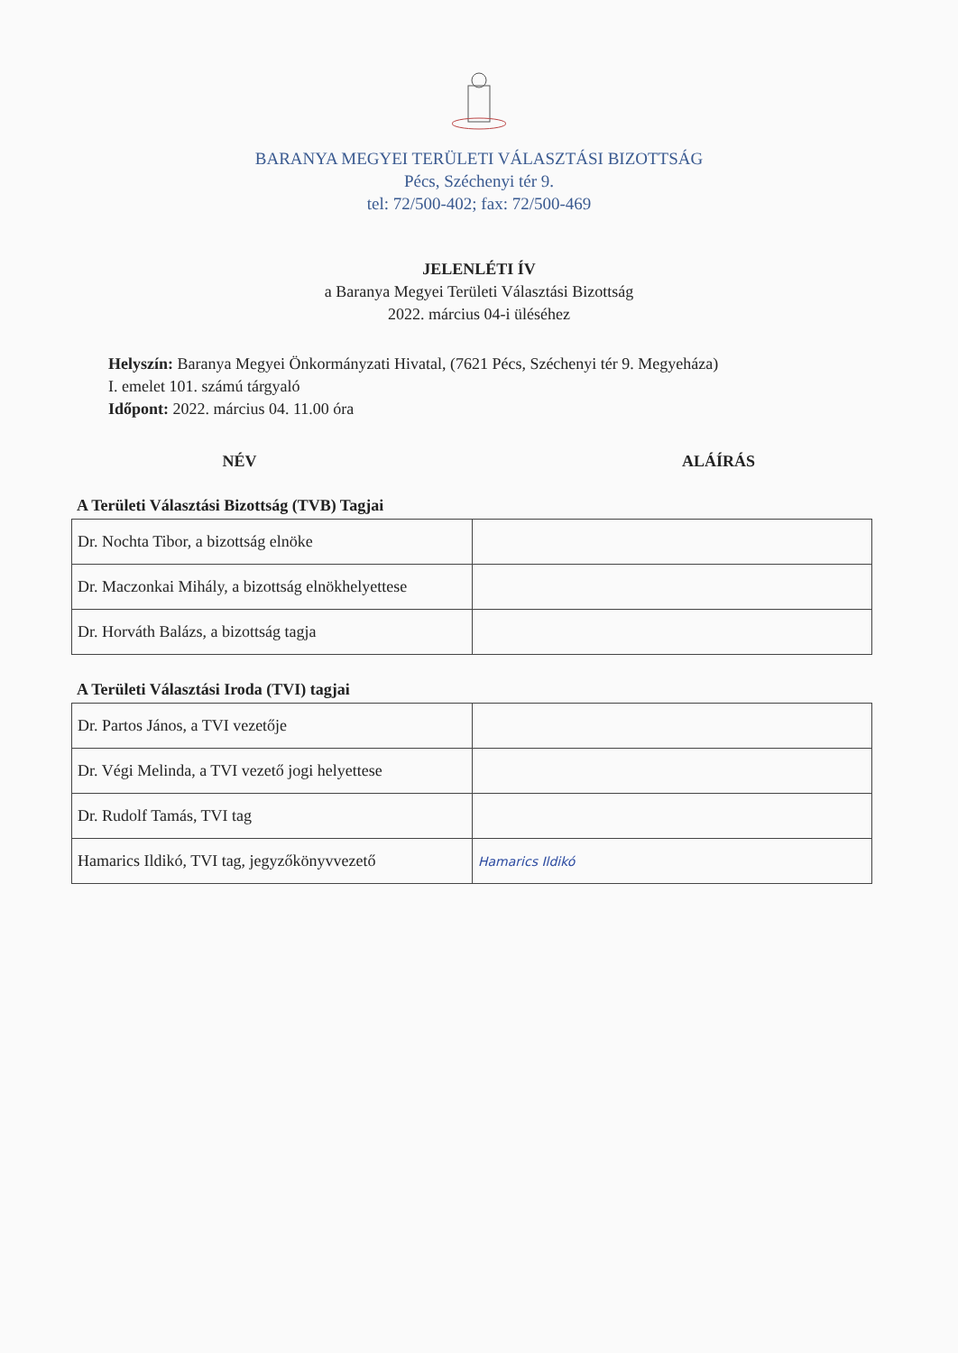BARANYA MEGYEI TERÜLETI VÁLASZTÁSI BIZOTTSÁG
Pécs, Széchenyi tér 9.
tel: 72/500-402; fax: 72/500-469
JELENLÉTI ÍV
a Baranya Megyei Területi Választási Bizottság
2022. március 04-i üléséhez
Helyszín: Baranya Megyei Önkormányzati Hivatal, (7621 Pécs, Széchenyi tér 9. Megyeháza)
I. emelet 101. számú tárgyaló
Időpont: 2022. március 04. 11.00 óra
NÉV ALÁÍRÁS
A Területi Választási Bizottság (TVB) Tagjai
| Dr. Nochta Tibor, a bizottság elnöke | |
| Dr. Maczonkai Mihály, a bizottság elnökhelyettese | |
| Dr. Horváth Balázs, a bizottság tagja | |
A Területi Választási Iroda (TVI) tagjai
| Dr. Partos János, a TVI vezetője | |
| Dr. Végi Melinda, a TVI vezető jogi helyettese | |
| Dr. Rudolf Tamás, TVI tag | |
| Hamarics Ildikó, TVI tag, jegyzőkönyvvezető | Hamarics Ildikó |